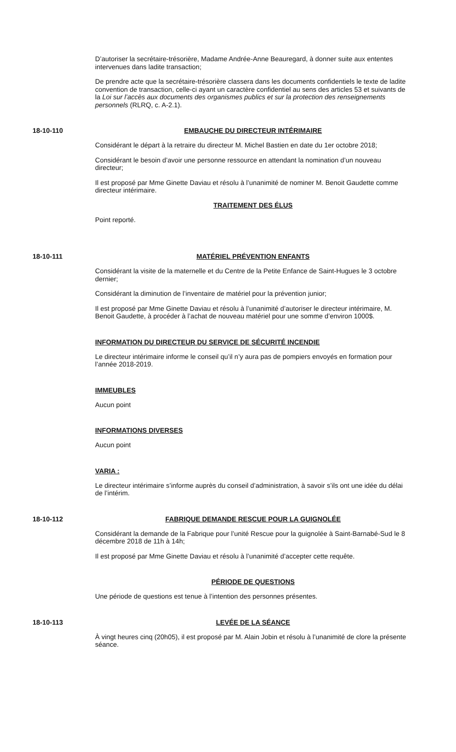D’autoriser la secrétaire-trésorière, Madame Andrée-Anne Beauregard, à donner suite aux ententes intervenues dans ladite transaction;
De prendre acte que la secrétaire-trésorière classera dans les documents confidentiels le texte de ladite convention de transaction, celle-ci ayant un caractère confidentiel au sens des articles 53 et suivants de la Loi sur l’accès aux documents des organismes publics et sur la protection des renseignements personnels (RLRQ, c. A-2.1).
18-10-110 EMBAUCHE DU DIRECTEUR INTÉRIMAIRE
Considérant le départ à la retraire du directeur M. Michel Bastien en date du 1er octobre 2018;
Considérant le besoin d’avoir une personne ressource en attendant la nomination d’un nouveau directeur;
Il est proposé par Mme Ginette Daviau et résolu à l’unanimité de nominer M. Benoit Gaudette comme directeur intérimaire.
TRAITEMENT DES ÉLUS
Point reporté.
18-10-111 MATÉRIEL PRÉVENTION ENFANTS
Considérant la visite de la maternelle et du Centre de la Petite Enfance de Saint-Hugues le 3 octobre dernier;
Considérant la diminution de l’inventaire de matériel pour la prévention junior;
Il est proposé par Mme Ginette Daviau et résolu à l’unanimité d’autoriser le directeur intérimaire, M. Benoit Gaudette, à procéder à l’achat de nouveau matériel pour une somme d’environ 1000$.
INFORMATION DU DIRECTEUR DU SERVICE DE SÉCURITÉ INCENDIE
Le directeur intérimaire informe le conseil qu’il n’y aura pas de pompiers envoyés en formation pour l’année 2018-2019.
IMMEUBLES
Aucun point
INFORMATIONS DIVERSES
Aucun point
VARIA :
Le directeur intérimaire s’informe auprès du conseil d’administration, à savoir s’ils ont une idée du délai de l’intérim.
18-10-112 FABRIQUE DEMANDE RESCUE POUR LA GUIGNOLÉE
Considérant la demande de la Fabrique pour l’unité Rescue pour la guignolée à Saint-Barnabé-Sud le 8 décembre 2018 de 11h à 14h;
Il est proposé par Mme Ginette Daviau et résolu à l’unanimité d’accepter cette requête.
PÉRIODE DE QUESTIONS
Une période de questions est tenue à l’intention des personnes présentes.
18-10-113 LEVÉE DE LA SÉANCE
À vingt heures cinq (20h05), il est proposé par M. Alain Jobin et résolu à l’unanimité de clore la présente séance.